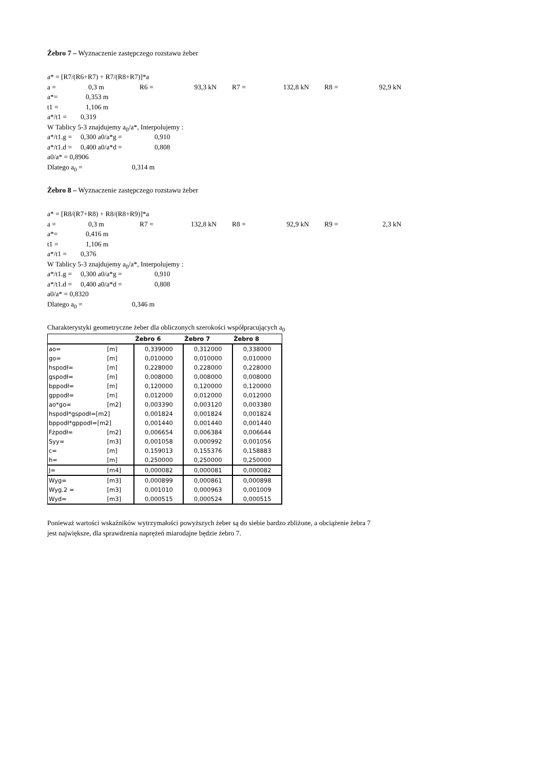Żebro 7 – Wyznaczenie zastępczego rozstawu żeber
a* = [R7/(R6+R7) + R7/(R8+R7)]*a
a = 0,3 m R6 = 93,3 kN R7 = 132,8 kN R8 = 92,9 kN
a*= 0,353 m
t1 = 1,106 m
a*/t1 = 0,319
W Tablicy 5-3 znajdujemy a<sub>0</sub>/a*, Interpolujemy :
a*/t1.g = 0,300 a0/a*g = 0,910
a*/t1.d = 0,400 a0/a*d = 0,808
a0/a* = 0,8906
Dlatego a<sub>0</sub> = 0,314 m
Żebro 8 – Wyznaczenie zastępczego rozstawu żeber
a* = [R8/(R7+R8) + R8/(R8+R9)]*a
a = 0,3 m R7 = 132,8 kN R8 = 92,9 kN R9 = 2,3 kN
a*= 0,416 m
t1 = 1,106 m
a*/t1 = 0,376
W Tablicy 5-3 znajdujemy a<sub>0</sub>/a*, Interpolujemy :
a*/t1.g = 0,300 a0/a*g = 0,910
a*/t1.d = 0,400 a0/a*d = 0,808
a0/a* = 0,8320
Dlatego a<sub>0</sub> = 0,346 m
Charakterystyki geometryczne żeber dla obliczonych szerokości współpracujących a<sub>0</sub>
| | | Żebro 6 | Żebro 7 | Żebro 8 |
| --- | --- | --- | --- | --- |
| ao= | [m] | 0,339000 | 0,312000 | 0,338000 |
| go= | [m] | 0,010000 | 0,010000 | 0,010000 |
| hspodł= | [m] | 0,228000 | 0,228000 | 0,228000 |
| gspodł= | [m] | 0,008000 | 0,008000 | 0,008000 |
| bppodł= | [m] | 0,120000 | 0,120000 | 0,120000 |
| gppodł= | [m] | 0,012000 | 0,012000 | 0,012000 |
| ao*go= | [m2] | 0,003390 | 0,003120 | 0,003380 |
| hspodł*gspodł=[m2] | | 0,001824 | 0,001824 | 0,001824 |
| bppodł*gppodł=[m2] | | 0,001440 | 0,001440 | 0,001440 |
| Fżpodł= | [m2] | 0,006654 | 0,006384 | 0,006644 |
| Syy= | [m3] | 0,001058 | 0,000992 | 0,001056 |
| c= | [m] | 0,159013 | 0,155376 | 0,158883 |
| h= | [m] | 0,250000 | 0,250000 | 0,250000 |
| J= | [m4] | 0,000082 | 0,000081 | 0,000082 |
| Wyg= | [m3] | 0,000899 | 0,000861 | 0,000898 |
| Wyg.2 = | [m3] | 0,001010 | 0,000963 | 0,001009 |
| Wyd= | [m3] | 0,000515 | 0,000524 | 0,000515 |
Ponieważ wartości wskaźników wytrzymałości powyższych żeber są do siebie bardzo zbliżone, a obciążenie żebra 7 jest największe, dla sprawdzenia naprężeń miarodajne będzie żebro 7.